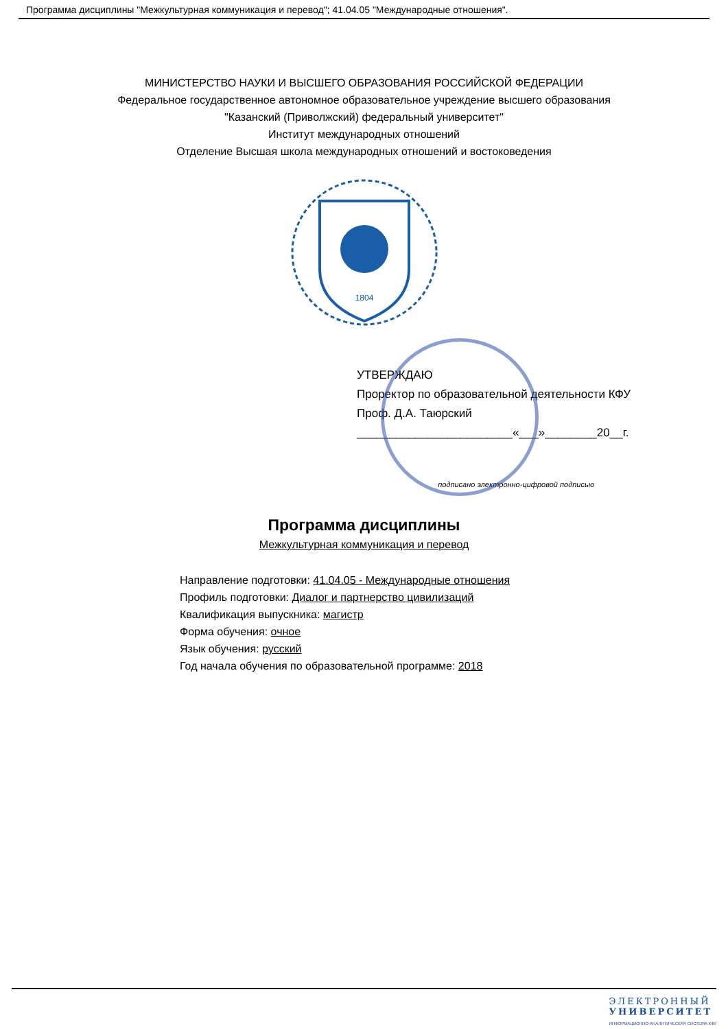Программа дисциплины "Межкультурная коммуникация и перевод"; 41.04.05 "Международные отношения".
МИНИСТЕРСТВО НАУКИ И ВЫСШЕГО ОБРАЗОВАНИЯ РОССИЙСКОЙ ФЕДЕРАЦИИ
Федеральное государственное автономное образовательное учреждение высшего образования
"Казанский (Приволжский) федеральный университет"
Институт международных отношений
Отделение Высшая школа международных отношений и востоковедения
1804
УТВЕРЖДАЮ
Проректор по образовательной деятельности КФУ
Проф. Д.А. Таюрский
________________________«___»________20__г.
подписано электронно-цифровой подписью
Программа дисциплины
Межкультурная коммуникация и перевод
Направление подготовки: 41.04.05 - Международные отношения
Профиль подготовки: Диалог и партнерство цивилизаций
Квалификация выпускника: магистр
Форма обучения: очное
Язык обучения: русский
Год начала обучения по образовательной программе: 2018
ЭЛЕКТРОННЫЙ
УНИВЕРСИТЕТ
ИНФОРМАЦИОННО-АНАЛИТИЧЕСКАЯ СИСТЕМА КФУ